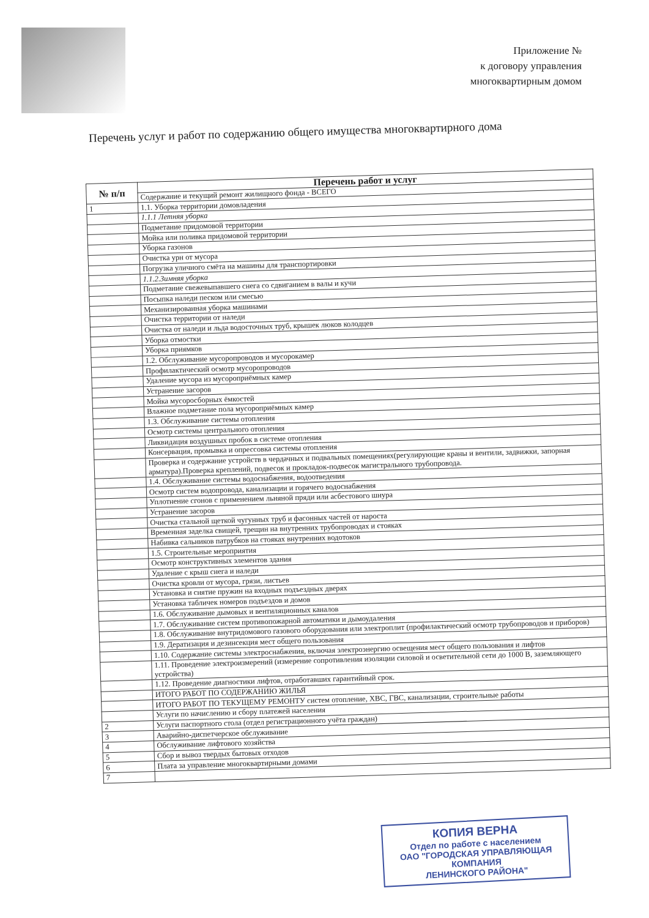Приложение №
к договору управления
многоквартирным домом
Перечень услуг и работ по содержанию общего имущества многоквартирного дома
| № п/п | Перечень работ и услуг |
| --- | --- |
| | Содержание и текущий ремонт жилищного фонда - ВСЕГО |
| 1 | 1.1. Уборка территории домовладения |
| | 1.1.1 Летняя уборка |
| | Подметание придомовой территории |
| | Мойка или поливка придомовой территории |
| | Уборка газонов |
| | Очистка урн от мусора |
| | Погрузка уличного смёта на машины для транспортировки |
| | 1.1.2.Зимняя уборка |
| | Подметание свежевыпавшего снега со сдвиганием в валы и кучи |
| | Посыпка наледи песком или смесью |
| | Механизированная уборка машинами |
| | Очистка территории от наледи |
| | Очистка от наледи и льда водосточных труб, крышек люков колодцев |
| | Уборка отмостки |
| | Уборка приямков |
| | 1.2. Обслуживание мусоропроводов и мусорокамер |
| | Профилактический осмотр мусоропроводов |
| | Удаление мусора из мусороприёмных камер |
| | Устранение засоров |
| | Мойка мусоросборных ёмкостей |
| | Влажное подметание пола мусороприёмных камер |
| | 1.3. Обслуживание системы отопления |
| | Осмотр системы центрального отопления |
| | Ликвидация воздушных пробок в системе отопления |
| | Консервация, промывка и опрессовка системы отопления |
| | Проверка и содержание устройств в чердачных и подвальных помещениях(регулирующие краны и вентили, задвижки, запорная арматура).Проверка креплений, подвесок и прокладок-подвесок магистрального трубопровода. |
| | 1.4. Обслуживание системы водоснабжения, водоотведения |
| | Осмотр систем водопровода, канализации и горячего водоснабжения |
| | Уплотнение сгонов с применением льняной пряди или асбестового шнура |
| | Устранение засоров |
| | Очистка стальной щеткой чугунных труб и фасонных частей от нароста |
| | Временная заделка свищей, трещин на внутренних трубопроводах и стояках |
| | Набивка сальников патрубков на стояках внутренних водотоков |
| | 1.5. Строительные мероприятия |
| | Осмотр конструктивных элементов здания |
| | Удаление с крыш снега и наледи |
| | Очистка кровли от мусора, грязи, листьев |
| | Установка и снятие пружин на входных подъездных дверях |
| | Установка табличек номеров подъездов и домов |
| | 1.6. Обслуживание дымовых и вентиляционных каналов |
| | 1.7. Обслуживание систем противопожарной автоматики и дымоудаления |
| | 1.8. Обслуживание внутридомового газового оборудования или электроплит (профилактический осмотр трубопроводов и приборов) |
| | 1.9. Дератизация и дезинсекция мест общего пользования |
| | 1.10. Содержание системы электроснабжения, включая электроэнергию освещения мест общего пользования и лифтов |
| | 1.11. Проведение электроизмерений (измерение сопротивления изоляции силовой и осветительной сети до 1000 В, заземляющего устройства) |
| | 1.12. Проведение диагностики лифтов, отработавших гарантийный срок. |
| | ИТОГО РАБОТ ПО СОДЕРЖАНИЮ ЖИЛЬЯ |
| | ИТОГО РАБОТ ПО ТЕКУЩЕМУ РЕМОНТУ систем отопление, ХВС, ГВС, канализации, строительные работы |
| | Услуги по начислению и сбору платежей населения |
| 2 | Услуги паспортного стола (отдел регистрационного учёта граждан) |
| 3 | Аварийно-диспетчерское обслуживание |
| 4 | Обслуживание лифтового хозяйства |
| 5 | Сбор и вывоз твердых бытовых отходов |
| 6 | Плата за управление многоквартирными домами |
| 7 | |
КОПИЯ ВЕРНА
Отдел по работе с населением
ОАО "ГОРОДСКАЯ УПРАВЛЯЮЩАЯ
КОМПАНИЯ
ЛЕНИНСКОГО РАЙОНА"